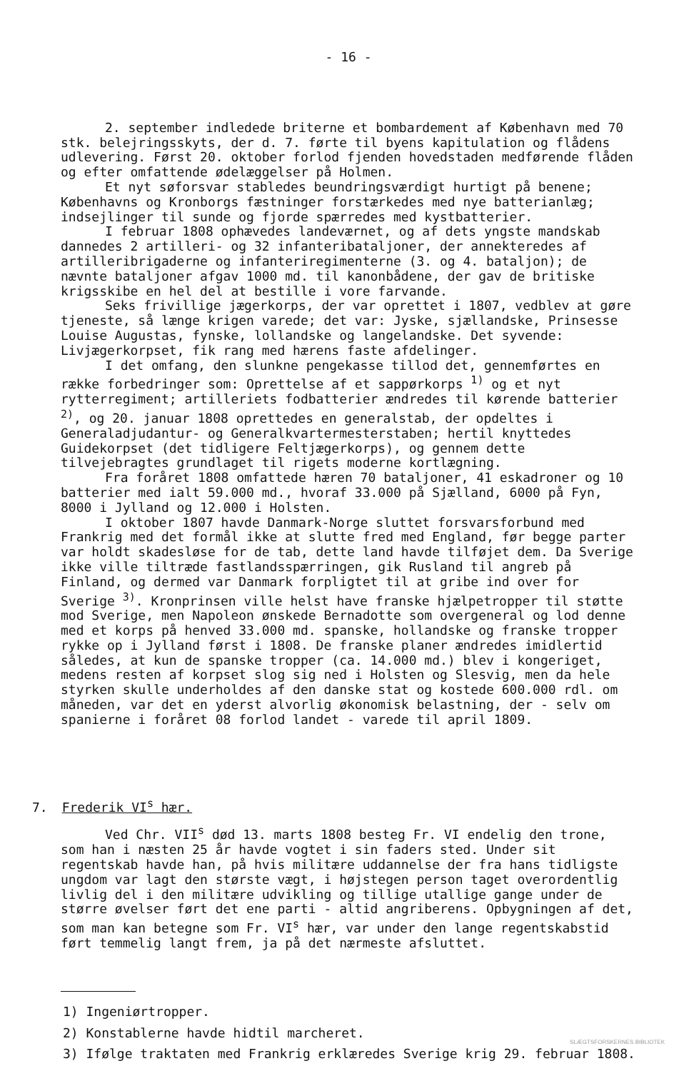- 16 -
2. september indledede briterne et bombardement af København med 70 stk. belejringsskyts, der d. 7. førte til byens kapitulation og flådens udlevering. Først 20. oktober forlod fjenden hovedstaden medførende flåden og efter omfattende ødelæggelser på Holmen.
Et nyt søforsvar stabledes beundringsværdigt hurtigt på benene; Københavns og Kronborgs fæstninger forstærkedes med nye batterianlæg; indsejlinger til sunde og fjorde spærredes med kystbatterier.
I februar 1808 ophævedes landeværnet, og af dets yngste mandskab dannedes 2 artilleri- og 32 infanteribataljoner, der annekteredes af artilleribrigaderne og infanteriregimenterne (3. og 4. bataljon); de nævnte bataljoner afgav 1000 md. til kanonbådene, der gav de britiske krigsskibe en hel del at bestille i vore farvande.
Seks frivillige jægerkorps, der var oprettet i 1807, vedblev at gøre tjeneste, så længe krigen varede; det var: Jyske, sjællandske, Prinsesse Louise Augustas, fynske, lollandske og langelandske. Det syvende: Livjægerkorpset, fik rang med hærens faste afdelinger.
I det omfang, den slunkne pengekasse tillod det, gennemførtes en række forbedringer som: Oprettelse af et sappørkorps <sup>1)</sup> og et nyt rytterregiment; artilleriets fodbatterier ændredes til kørende batterier <sup>2)</sup>, og 20. januar 1808 oprettedes en generalstab, der opdeltes i Generaladjudantur- og Generalkvartermesterstaben; hertil knyttedes Guidekorpset (det tidligere Feltjægerkorps), og gennem dette tilvejebragtes grundlaget til rigets moderne kortlægning.
Fra foråret 1808 omfattede hæren 70 bataljoner, 41 eskadroner og 10 batterier med ialt 59.000 md., hvoraf 33.000 på Sjælland, 6000 på Fyn, 8000 i Jylland og 12.000 i Holsten.
I oktober 1807 havde Danmark-Norge sluttet forsvarsforbund med Frankrig med det formål ikke at slutte fred med England, før begge parter var holdt skadesløse for de tab, dette land havde tilføjet dem. Da Sverige ikke ville tiltræde fastlandsspærringen, gik Rusland til angreb på Finland, og dermed var Danmark forpligtet til at gribe ind over for Sverige <sup>3)</sup>. Kronprinsen ville helst have franske hjælpetropper til støtte mod Sverige, men Napoleon ønskede Bernadotte som overgeneral og lod denne med et korps på henved 33.000 md. spanske, hollandske og franske tropper rykke op i Jylland først i 1808. De franske planer ændredes imidlertid således, at kun de spanske tropper (ca. 14.000 md.) blev i kongeriget, medens resten af korpset slog sig ned i Holsten og Slesvig, men da hele styrken skulle underholdes af den danske stat og kostede 600.000 rdl. om måneden, var det en yderst alvorlig økonomisk belastning, der - selv om spanierne i foråret 08 forlod landet - varede til april 1809.
7. Frederik VI<sup>s</sup> hær.
Ved Chr. VII<sup>s</sup> død 13. marts 1808 besteg Fr. VI endelig den trone, som han i næsten 25 år havde vogtet i sin faders sted. Under sit regentskab havde han, på hvis militære uddannelse der fra hans tidligste ungdom var lagt den største vægt, i højstegen person taget overordentlig livlig del i den militære udvikling og tillige utallige gange under de større øvelser ført det ene parti - altid angriberens. Opbygningen af det, som man kan betegne som Fr. VI<sup>s</sup> hær, var under den lange regentskabstid ført temmelig langt frem, ja på det nærmeste afsluttet.
1) Ingeniørtropper.
2) Konstablerne havde hidtil marcheret.
3) Ifølge traktaten med Frankrig erklæredes Sverige krig 29. februar 1808.
SLÆGTSFORSKERNES BIBLIOTEK